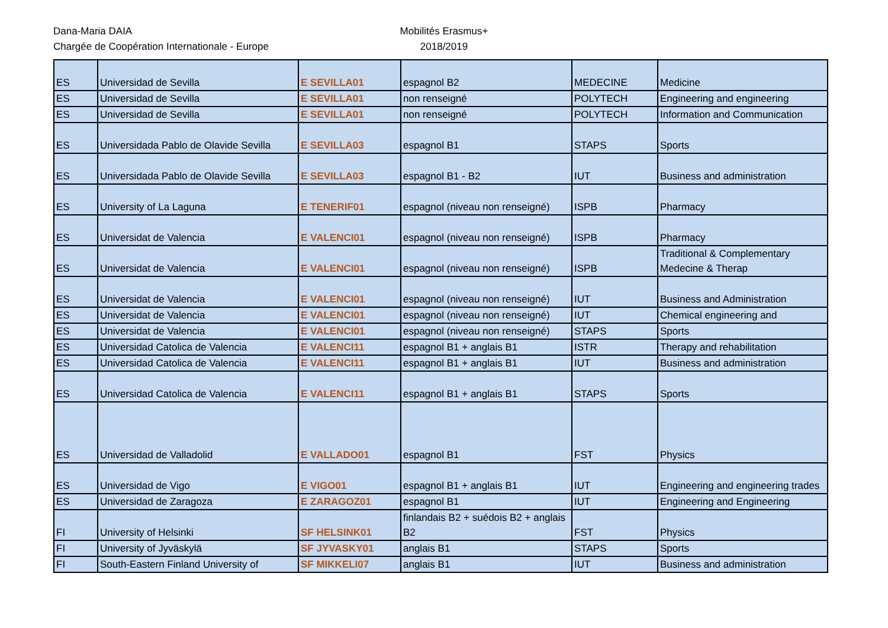Dana-Maria DAIA
Chargée de Coopération Internationale - Europe
Mobilités Erasmus+
2018/2019
| ES | Universidad de Sevilla | E SEVILLA01 | espagnol B2 | MEDECINE | Medicine |
| ES | Universidad de Sevilla | E SEVILLA01 | non renseigné | POLYTECH | Engineering and engineering |
| ES | Universidad de Sevilla | E SEVILLA01 | non renseigné | POLYTECH | Information and Communication |
| ES | Universidada Pablo de Olavide Sevilla | E SEVILLA03 | espagnol B1 | STAPS | Sports |
| ES | Universidada Pablo de Olavide Sevilla | E SEVILLA03 | espagnol B1 - B2 | IUT | Business and administration |
| ES | University of La Laguna | E TENERIF01 | espagnol (niveau non renseigné) | ISPB | Pharmacy |
| ES | Universidat de Valencia | E VALENCI01 | espagnol (niveau non renseigné) | ISPB | Pharmacy |
| ES | Universidat de Valencia | E VALENCI01 | espagnol (niveau non renseigné) | ISPB | Traditional & Complementary Medecine & Therap |
| ES | Universidat de Valencia | E VALENCI01 | espagnol (niveau non renseigné) | IUT | Business and Administration |
| ES | Universidat de Valencia | E VALENCI01 | espagnol (niveau non renseigné) | IUT | Chemical engineering and |
| ES | Universidat de Valencia | E VALENCI01 | espagnol (niveau non renseigné) | STAPS | Sports |
| ES | Universidad Catolica de Valencia | E VALENCI11 | espagnol B1 + anglais B1 | ISTR | Therapy and rehabilitation |
| ES | Universidad Catolica de Valencia | E VALENCI11 | espagnol B1 + anglais B1 | IUT | Business and administration |
| ES | Universidad Catolica de Valencia | E VALENCI11 | espagnol B1 + anglais B1 | STAPS | Sports |
| ES | Universidad de Valladolid | E VALLADO01 | espagnol B1 | FST | Physics |
| ES | Universidad de Vigo | E VIGO01 | espagnol B1 + anglais B1 | IUT | Engineering and engineering trades |
| ES | Universidad de Zaragoza | E ZARAGOZ01 | espagnol B1 | IUT | Engineering and Engineering |
| FI | University of Helsinki | SF HELSINK01 | finlandais B2 + suédois B2 + anglais B2 | FST | Physics |
| FI | University of Jyväskylä | SF JYVASKY01 | anglais B1 | STAPS | Sports |
| FI | South-Eastern Finland University of | SF MIKKELI07 | anglais B1 | IUT | Business and administration |